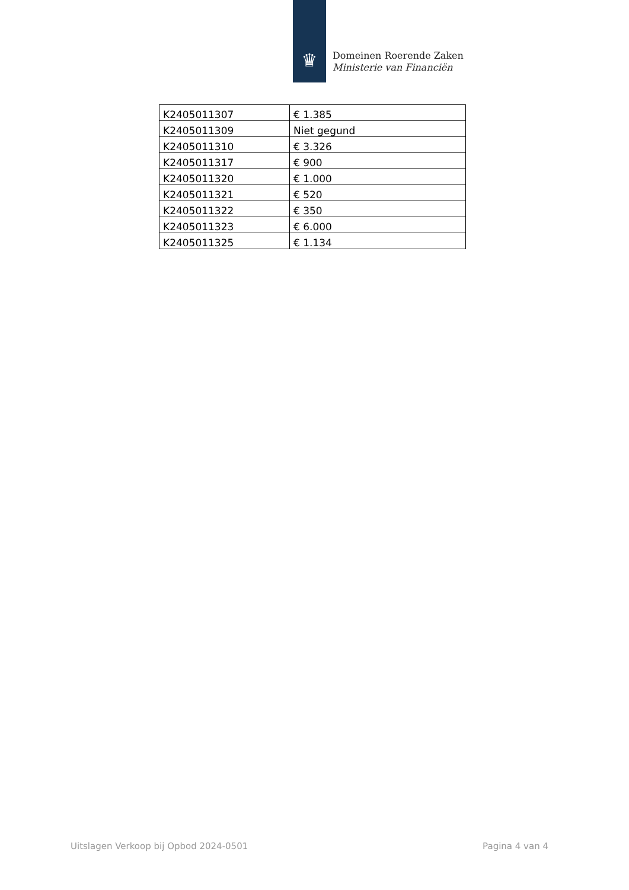♛
Domeinen Roerende Zaken
Ministerie van Financiën
| K2405011307 | € 1.385 |
| K2405011309 | Niet gegund |
| K2405011310 | € 3.326 |
| K2405011317 | € 900 |
| K2405011320 | € 1.000 |
| K2405011321 | € 520 |
| K2405011322 | € 350 |
| K2405011323 | € 6.000 |
| K2405011325 | € 1.134 |
Uitslagen Verkoop bij Opbod 2024-0501 Pagina 4 van 4